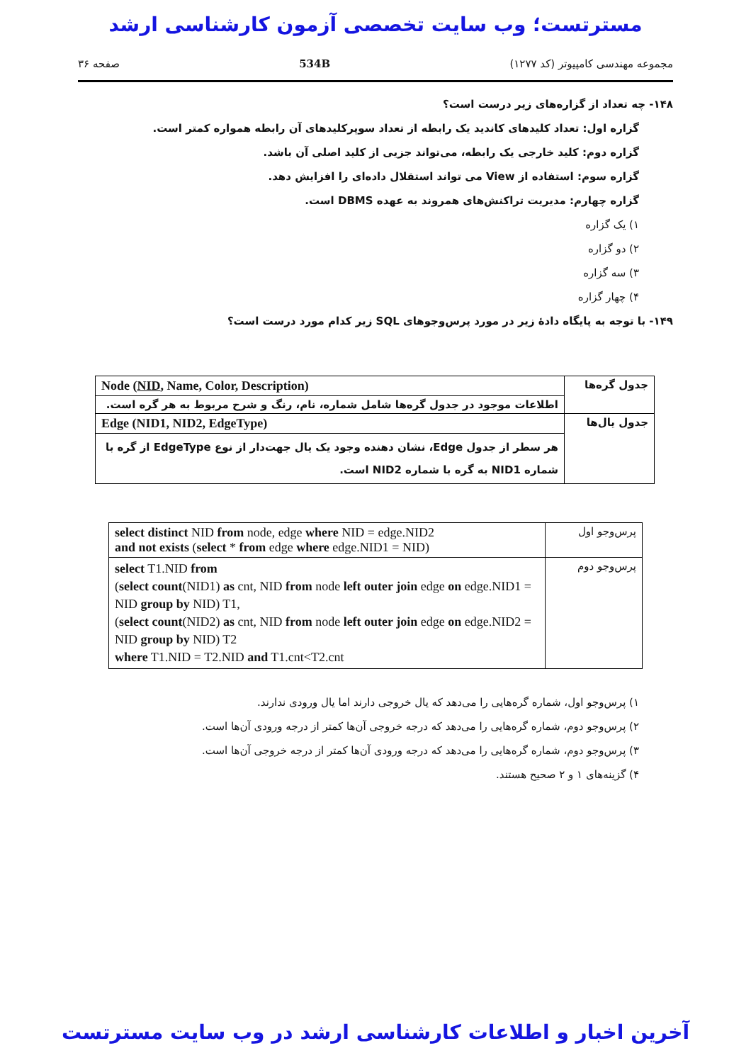مسترتست؛ وب سایت تخصصی آزمون کارشناسی ارشد
مجموعه مهندسی کامپیوتر (کد ۱۲۷۷) 534B صفحه ۳۶
۱۴۸- چه تعداد از گزاره‌های زیر درست است؟
گزاره اول: تعداد کلیدهای کاندید یک رابطه از تعداد سوپرکلیدهای آن رابطه همواره کمتر است.
گزاره دوم: کلید خارجی یک رابطه، می‌تواند جزیی از کلید اصلی آن باشد.
گزاره سوم: استفاده از View می تواند استقلال داده‌ای را افزایش دهد.
گزاره چهارم: مدیریت تراکنش‌های همروند به عهده DBMS است.
۱) یک گزاره
۲) دو گزاره
۳) سه گزاره
۴) چهار گزاره
۱۴۹- با توجه به پایگاه دادهٔ زیر در مورد پرس‌وجوهای SQL زیر کدام مورد درست است؟
| جدول گره‌ها | Node ( NID , Name, Color, Description) |
| | اطلاعات موجود در جدول گره‌ها شامل شماره، نام، رنگ و شرح مربوط به هر گره است. |
| جدول یال‌ها | Edge (NID1, NID2, EdgeType) |
| | هر سطر از جدول Edge، نشان دهنده وجود یک یال جهت‌دار از نوع EdgeType از گره با شماره NID1 به گره با شماره NID2 است. |
| پرس‌وجو اول | select distinct NID from node, edge where NID = edge.NID2 and not exists ( select * from edge where edge.NID1 = NID) |
| پرس‌وجو دوم | select T1.NID from ( select count (NID1) as cnt, NID from node left outer join edge on edge.NID1 = NID group by NID) T1, ( select count (NID2) as cnt, NID from node left outer join edge on edge.NID2 = NID group by NID) T2 where T1.NID = T2.NID and T1.cnt<T2.cnt |
۱) پرس‌وجو اول، شماره گره‌هایی را می‌دهد که یال خروجی دارند اما یال ورودی ندارند.
۲) پرس‌وجو دوم، شماره گره‌هایی را می‌دهد که درجه خروجی آن‌ها کمتر از درجه ورودی آن‌ها است.
۳) پرس‌وجو دوم، شماره گره‌هایی را می‌دهد که درجه ورودی آن‌ها کمتر از درجه خروجی آن‌ها است.
۴) گزینه‌های ۱ و ۲ صحیح هستند.
آخرین اخبار و اطلاعات کارشناسی ارشد در وب سایت مسترتست